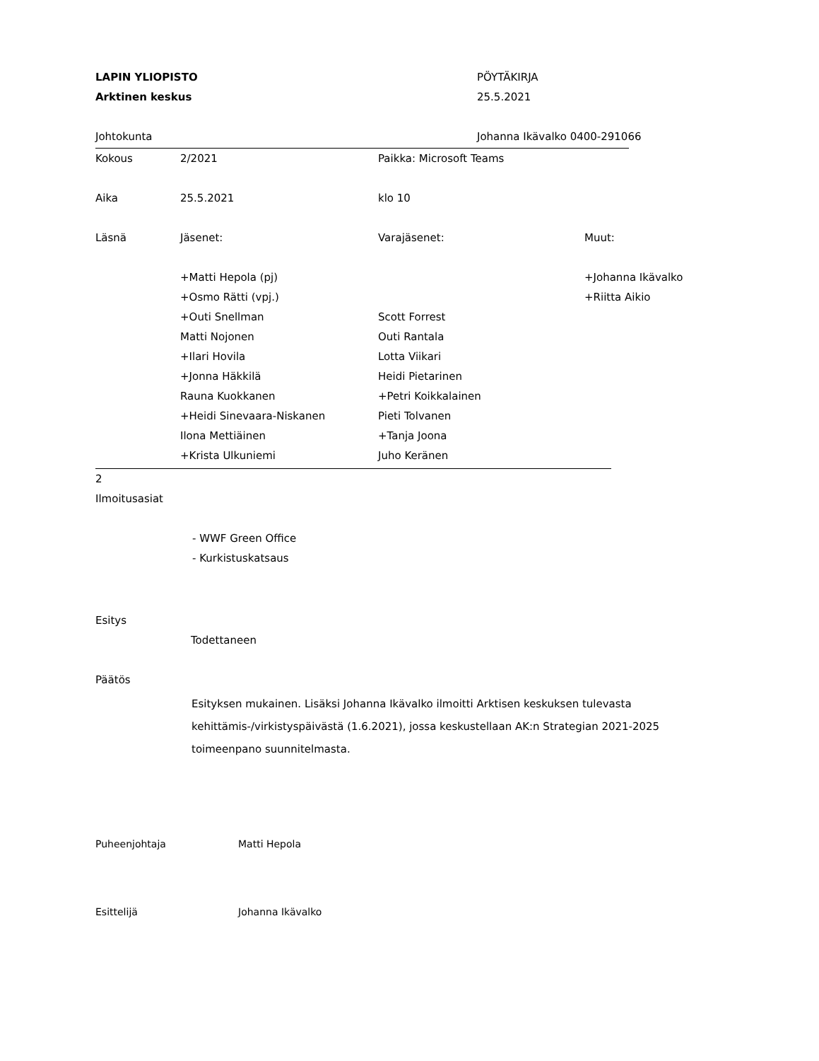LAPIN YLIOPISTO PÖYTÄKIRJA
Arktinen keskus 25.5.2021
Johtokunta Johanna Ikävalko 0400-291066
Kokous 2/2021 Paikka: Microsoft Teams
Aika 25.5.2021 klo 10
Läsnä Jäsenet: Varajäsenet: Muut:
+Matti Hepola (pj) +Johanna Ikävalko
+Osmo Rätti (vpj.) +Riitta Aikio
+Outi Snellman Scott Forrest
Matti Nojonen Outi Rantala
+Ilari Hovila Lotta Viikari
+Jonna Häkkilä Heidi Pietarinen
Rauna Kuokkanen +Petri Koikkalainen
+Heidi Sinevaara-Niskanen Pieti Tolvanen
Ilona Mettiäinen +Tanja Joona
+Krista Ulkuniemi Juho Keränen
2
Ilmoitusasiat
- WWF Green Office
- Kurkistuskatsaus
Esitys
Todettaneen
Päätös
Esityksen mukainen. Lisäksi Johanna Ikävalko ilmoitti Arktisen keskuksen tulevasta kehittämis-/virkistyspäivästä (1.6.2021), jossa keskustellaan AK:n Strategian 2021-2025 toimeenpano suunnitelmasta.
Puheenjohtaja Matti Hepola
Esittelijä Johanna Ikävalko